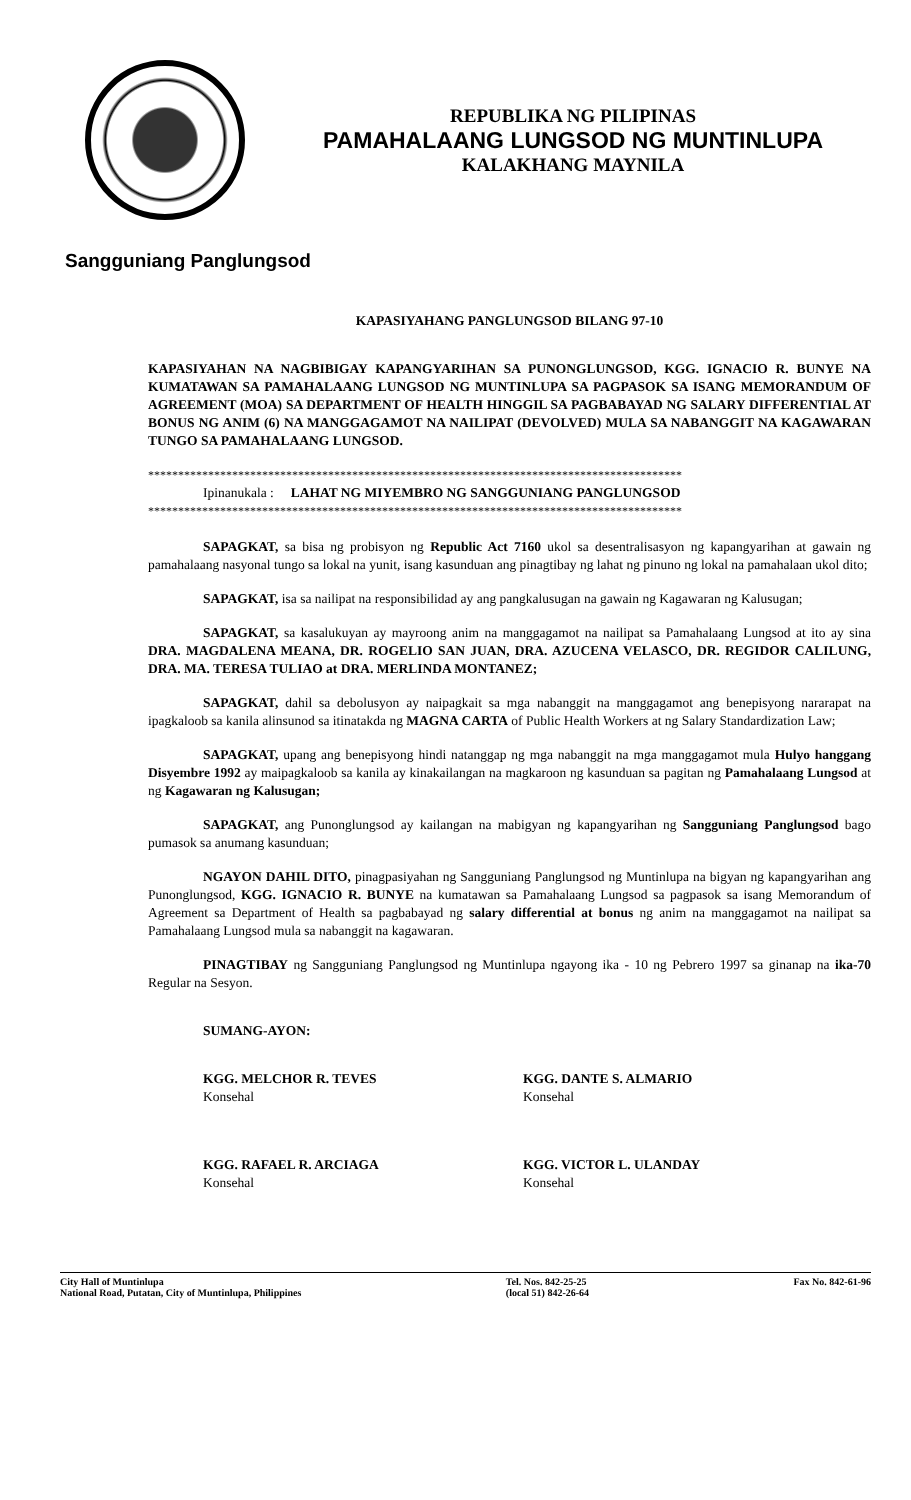REPUBLIKA NG PILIPINAS
PAMAHALAANG LUNGSOD NG MUNTINLUPA
KALAKHANG MAYNILA
Sangguniang Panglungsod
KAPASIYAHANG PANGLUNGSOD BILANG 97-10
KAPASIYAHAN NA NAGBIBIGAY KAPANGYARIHAN SA PUNONGLUNGSOD, KGG. IGNACIO R. BUNYE NA KUMATAWAN SA PAMAHALAANG LUNGSOD NG MUNTINLUPA SA PAGPASOK SA ISANG MEMORANDUM OF AGREEMENT (MOA) SA DEPARTMENT OF HEALTH HINGGIL SA PAGBABAYAD NG SALARY DIFFERENTIAL AT BONUS NG ANIM (6) NA MANGGAGAMOT NA NAILIPAT (DEVOLVED) MULA SA NABANGGIT NA KAGAWARAN TUNGO SA PAMAHALAANG LUNGSOD.
*****************************************************************************************
Ipinanukala : LAHAT NG MIYEMBRO NG SANGGUNIANG PANGLUNGSOD
*****************************************************************************************
SAPAGKAT, sa bisa ng probisyon ng Republic Act 7160 ukol sa desentralisasyon ng kapangyarihan at gawain ng pamahalaang nasyonal tungo sa lokal na yunit, isang kasunduan ang pinagtibay ng lahat ng pinuno ng lokal na pamahalaan ukol dito;
SAPAGKAT, isa sa nailipat na responsibilidad ay ang pangkalusugan na gawain ng Kagawaran ng Kalusugan;
SAPAGKAT, sa kasalukuyan ay mayroong anim na manggagamot na nailipat sa Pamahalaang Lungsod at ito ay sina DRA. MAGDALENA MEANA, DR. ROGELIO SAN JUAN, DRA. AZUCENA VELASCO, DR. REGIDOR CALILUNG, DRA. MA. TERESA TULIAO at DRA. MERLINDA MONTANEZ;
SAPAGKAT, dahil sa debolusyon ay naipagkait sa mga nabanggit na manggagamot ang benepisyong nararapat na ipagkaloob sa kanila alinsunod sa itinatakda ng MAGNA CARTA of Public Health Workers at ng Salary Standardization Law;
SAPAGKAT, upang ang benepisyong hindi natanggap ng mga nabanggit na mga manggagamot mula Hulyo hanggang Disyembre 1992 ay maipagkaloob sa kanila ay kinakailangan na magkaroon ng kasunduan sa pagitan ng Pamahalaang Lungsod at ng Kagawaran ng Kalusugan;
SAPAGKAT, ang Punonglungsod ay kailangan na mabigyan ng kapangyarihan ng Sangguniang Panglungsod bago pumasok sa anumang kasunduan;
NGAYON DAHIL DITO, pinagpasiyahan ng Sangguniang Panglungsod ng Muntinlupa na bigyan ng kapangyarihan ang Punonglungsod, KGG. IGNACIO R. BUNYE na kumatawan sa Pamahalaang Lungsod sa pagpasok sa isang Memorandum of Agreement sa Department of Health sa pagbabayad ng salary differential at bonus ng anim na manggagamot na nailipat sa Pamahalaang Lungsod mula sa nabanggit na kagawaran.
PINAGTIBAY ng Sangguniang Panglungsod ng Muntinlupa ngayong ika - 10 ng Pebrero 1997 sa ginanap na ika-70 Regular na Sesyon.
SUMANG-AYON:
KGG. MELCHOR R. TEVES
Konsehal
KGG. DANTE S. ALMARIO
Konsehal
KGG. RAFAEL R. ARCIAGA
Konsehal
KGG. VICTOR L. ULANDAY
Konsehal
City Hall of Muntinlupa
National Road, Putatan, City of Muntinlupa, Philippines
Tel. Nos. 842-25-25
(local 51) 842-26-64
Fax No. 842-61-96